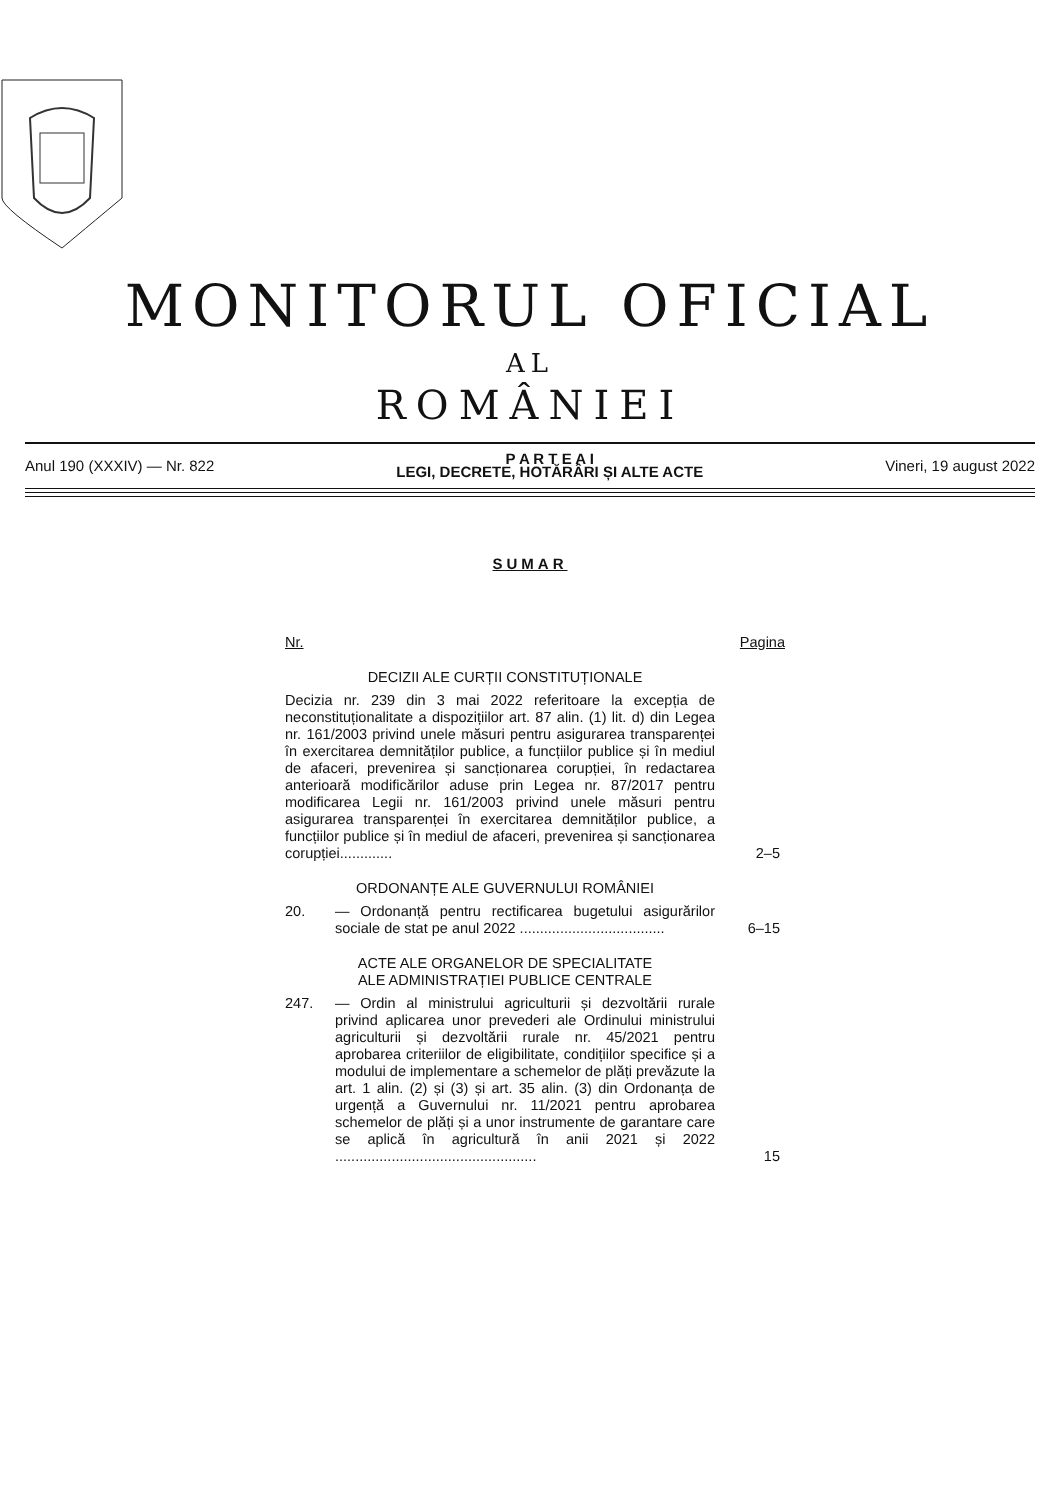MONITORUL OFICIAL
AL
ROMÂNIEI
Anul 190 (XXXIV) — Nr. 822
P A R T E A I
LEGI, DECRETE, HOTĂRÂRI ȘI ALTE ACTE
Vineri, 19 august 2022
SUMAR
Nr. Pagina
DECIZII ALE CURȚII CONSTITUȚIONALE
Decizia nr. 239 din 3 mai 2022 referitoare la excepția de neconstituționalitate a dispozițiilor art. 87 alin. (1) lit. d) din Legea nr. 161/2003 privind unele măsuri pentru asigurarea transparenței în exercitarea demnităților publice, a funcțiilor publice și în mediul de afaceri, prevenirea și sancționarea corupției, în redactarea anterioară modificărilor aduse prin Legea nr. 87/2017 pentru modificarea Legii nr. 161/2003 privind unele măsuri pentru asigurarea transparenței în exercitarea demnităților publice, a funcțiilor publice și în mediul de afaceri, prevenirea și sancționarea corupției.............
2–5
ORDONANȚE ALE GUVERNULUI ROMÂNIEI
20. — Ordonanță pentru rectificarea bugetului asigurărilor sociale de stat pe anul 2022 ....................................
6–15
ACTE ALE ORGANELOR DE SPECIALITATE
ALE ADMINISTRAȚIEI PUBLICE CENTRALE
247. — Ordin al ministrului agriculturii și dezvoltării rurale privind aplicarea unor prevederi ale Ordinului ministrului agriculturii și dezvoltării rurale nr. 45/2021 pentru aprobarea criteriilor de eligibilitate, condițiilor specifice și a modului de implementare a schemelor de plăți prevăzute la art. 1 alin. (2) și (3) și art. 35 alin. (3) din Ordonanța de urgență a Guvernului nr. 11/2021 pentru aprobarea schemelor de plăți și a unor instrumente de garantare care se aplică în agricultură în anii 2021 și 2022 ..................................................
15